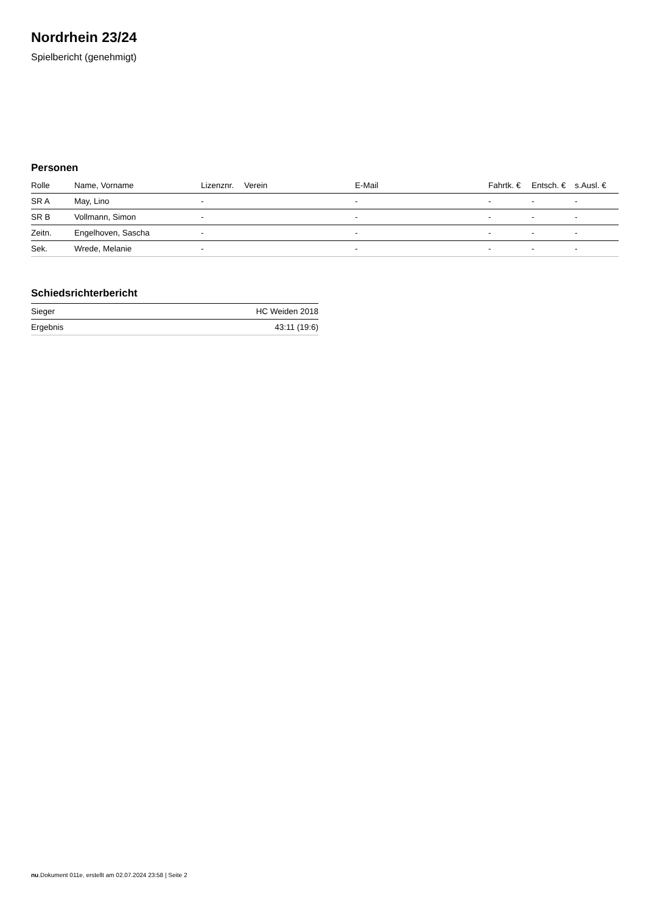Nordrhein 23/24
Spielbericht (genehmigt)
Personen
| Rolle | Name, Vorname | Lizenznr. | Verein | E-Mail | Fahrtk. € | Entsch. € | s.Ausl. € |
| --- | --- | --- | --- | --- | --- | --- | --- |
| SR A | May, Lino | - | | - | - | - | - |
| SR B | Vollmann, Simon | - | | - | - | - | - |
| Zeitn. | Engelhoven, Sascha | - | | - | - | - | - |
| Sek. | Wrede, Melanie | - | | - | - | - | - |
Schiedsrichterbericht
| Sieger | HC Weiden 2018 |
| Ergebnis | 43:11 (19:6) |
nu.Dokument 011e, erstellt am 02.07.2024 23:58 | Seite 2